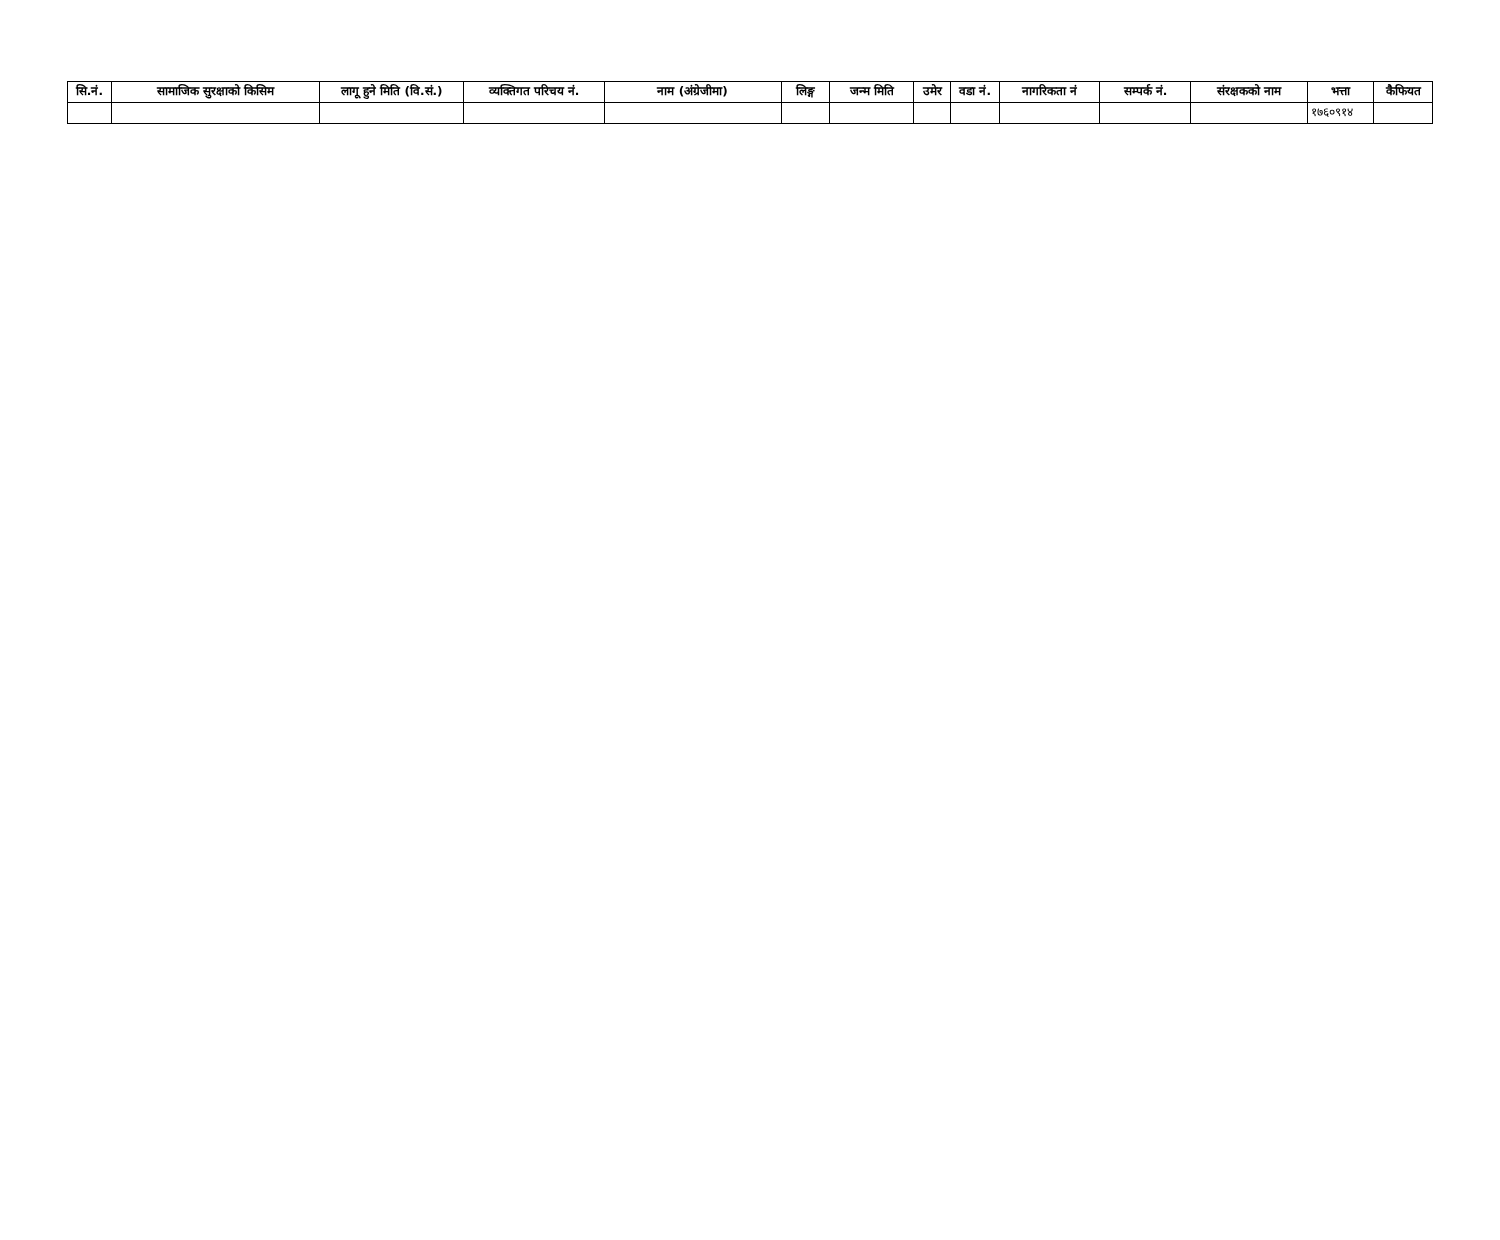| सि.नं. | सामाजिक सुरक्षाको किसिम | लागू हुने मिति (वि.सं.) | व्यक्तिगत परिचय नं. | नाम (अंग्रेजीमा) | लिङ्ग | जन्म मिति | उमेर | वडा नं. | नागरिकता नं | सम्पर्क नं. | संरक्षकको नाम | भत्ता | कैफियत |
| --- | --- | --- | --- | --- | --- | --- | --- | --- | --- | --- | --- | --- | --- |
| | | | | | | | | | | | | १७६०९१४ | |